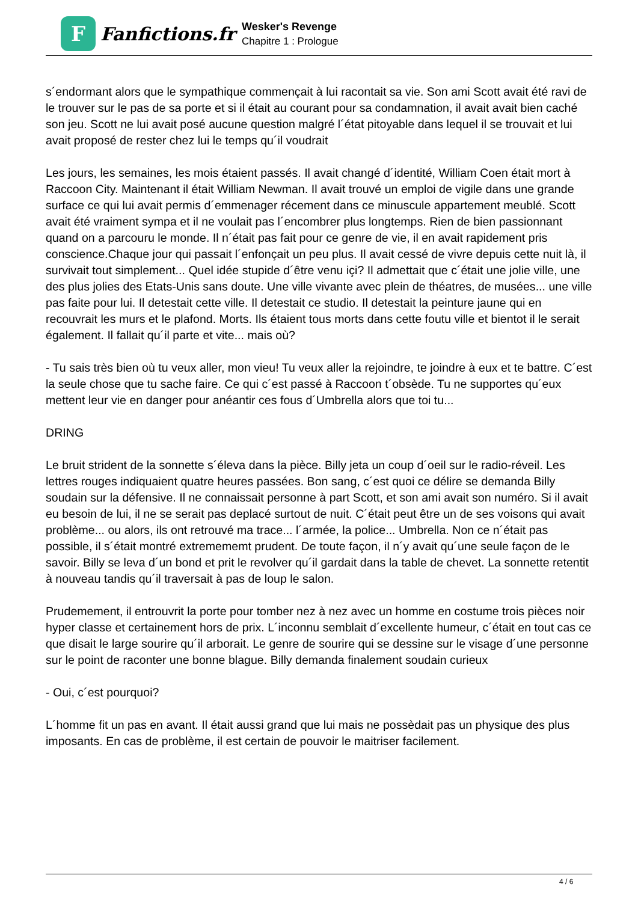F
Fanfictions.fr
Wesker's Revenge
Chapitre 1 : Prologue
s´endormant alors que le sympathique commençait à lui racontait sa vie. Son ami Scott avait été ravi de le trouver sur le pas de sa porte et si il était au courant pour sa condamnation, il avait avait bien caché son jeu. Scott ne lui avait posé aucune question malgré l´état pitoyable dans lequel il se trouvait et lui avait proposé de rester chez lui le temps qu´il voudrait
Les jours, les semaines, les mois étaient passés. Il avait changé d´identité, William Coen était mort à Raccoon City. Maintenant il était William Newman. Il avait trouvé un emploi de vigile dans une grande surface ce qui lui avait permis d´emmenager récement dans ce minuscule appartement meublé. Scott avait été vraiment sympa et il ne voulait pas l´encombrer plus longtemps. Rien de bien passionnant quand on a parcouru le monde. Il n´était pas fait pour ce genre de vie, il en avait rapidement pris conscience.Chaque jour qui passait l´enfonçait un peu plus. Il avait cessé de vivre depuis cette nuit là, il survivait tout simplement... Quel idée stupide d´être venu içi? Il admettait que c´était une jolie ville, une des plus jolies des Etats-Unis sans doute. Une ville vivante avec plein de théatres, de musées... une ville pas faite pour lui. Il detestait cette ville. Il detestait ce studio. Il detestait la peinture jaune qui en recouvrait les murs et le plafond. Morts. Ils étaient tous morts dans cette foutu ville et bientot il le serait également. Il fallait qu´il parte et vite... mais où?
- Tu sais très bien où tu veux aller, mon vieu! Tu veux aller la rejoindre, te joindre à eux et te battre. C´est la seule chose que tu sache faire. Ce qui c´est passé à Raccoon t´obsède. Tu ne supportes qu´eux mettent leur vie en danger pour anéantir ces fous d´Umbrella alors que toi tu...
DRING
Le bruit strident de la sonnette s´éleva dans la pièce. Billy jeta un coup d´oeil sur le radio-réveil. Les lettres rouges indiquaient quatre heures passées. Bon sang, c´est quoi ce délire se demanda Billy soudain sur la défensive. Il ne connaissait personne à part Scott, et son ami avait son numéro. Si il avait eu besoin de lui, il ne se serait pas deplacé surtout de nuit. C´était peut être un de ses voisons qui avait problème... ou alors, ils ont retrouvé ma trace... l´armée, la police... Umbrella. Non ce n´était pas possible, il s´était montré extremememt prudent. De toute façon, il n´y avait qu´une seule façon de le savoir. Billy se leva d´un bond et prit le revolver qu´il gardait dans la table de chevet. La sonnette retentit à nouveau tandis qu´il traversait à pas de loup le salon.
Prudemement, il entrouvrit la porte pour tomber nez à nez avec un homme en costume trois pièces noir hyper classe et certainement hors de prix. L´inconnu semblait d´excellente humeur, c´était en tout cas ce que disait le large sourire qu´il arborait. Le genre de sourire qui se dessine sur le visage d´une personne sur le point de raconter une bonne blague. Billy demanda finalement soudain curieux
- Oui, c´est pourquoi?
L´homme fit un pas en avant. Il était aussi grand que lui mais ne possèdait pas un physique des plus imposants. En cas de problème, il est certain de pouvoir le maitriser facilement.
4 / 6